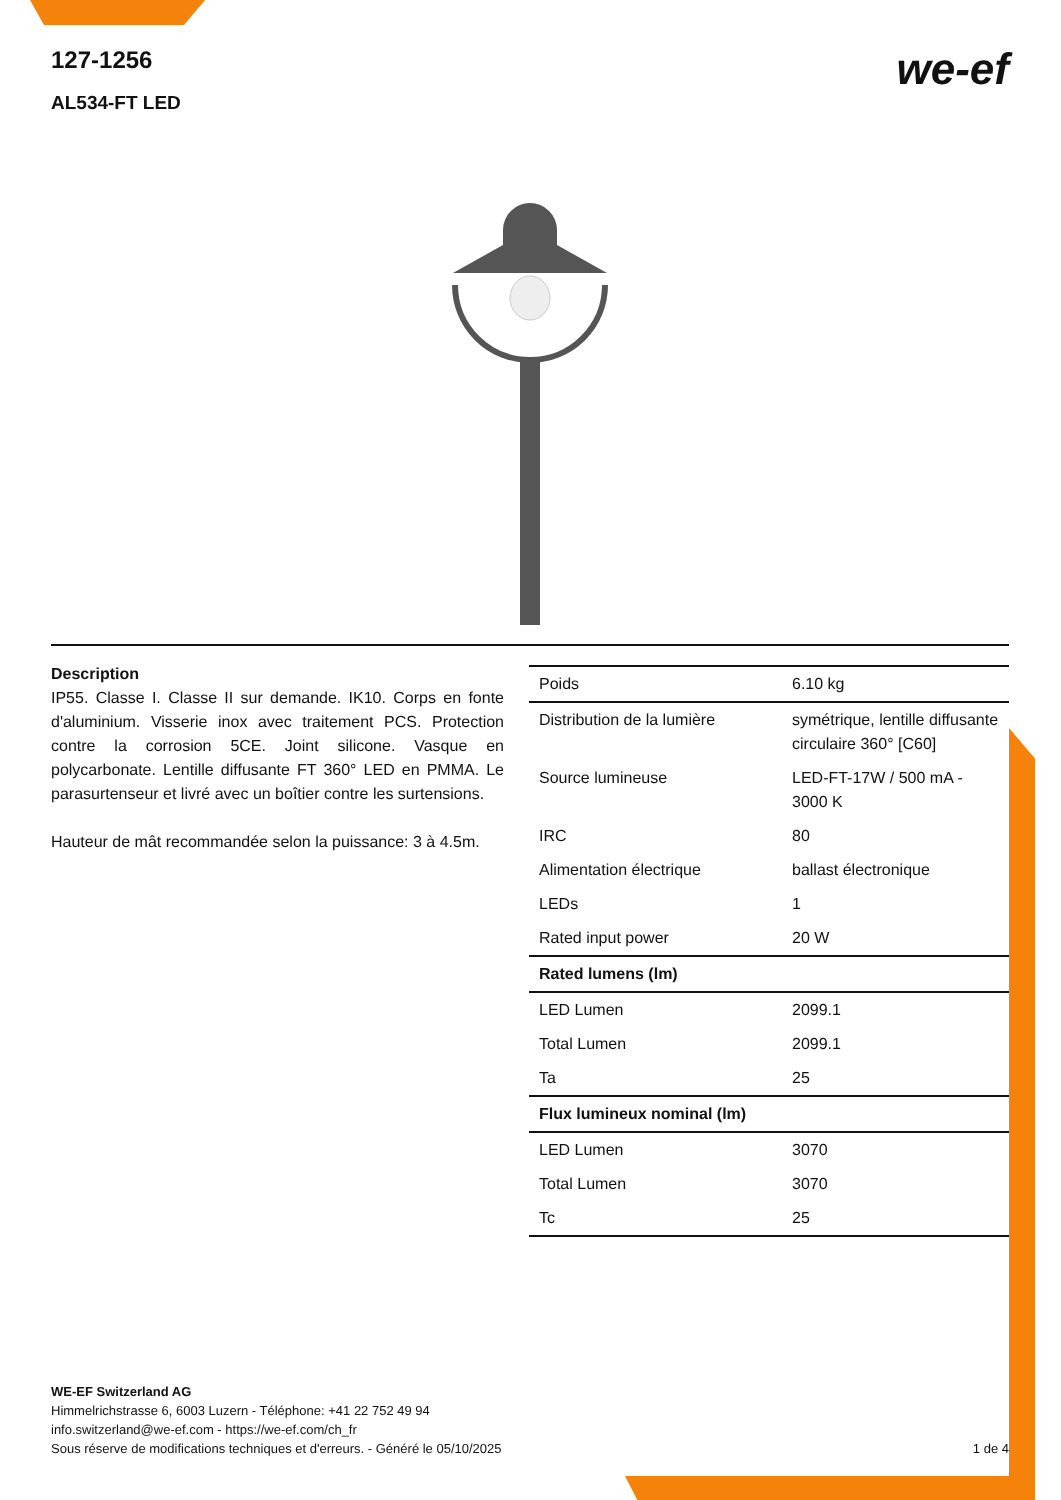127-1256
AL534-FT LED
we-ef
Description
IP55. Classe I. Classe II sur demande. IK10. Corps en fonte d'aluminium. Visserie inox avec traitement PCS. Protection contre la corrosion 5CE. Joint silicone. Vasque en polycarbonate. Lentille diffusante FT 360° LED en PMMA. Le parasurtenseur et livré avec un boîtier contre les surtensions.
Hauteur de mât recommandée selon la puissance: 3 à 4.5m.
| Poids | 6.10 kg |
| Distribution de la lumière | symétrique, lentille diffusante circulaire 360° [C60] |
| Source lumineuse | LED-FT-17W / 500 mA - 3000 K |
| IRC | 80 |
| Alimentation électrique | ballast électronique |
| LEDs | 1 |
| Rated input power | 20 W |
| Rated lumens (lm) | |
| LED Lumen | 2099.1 |
| Total Lumen | 2099.1 |
| Ta | 25 |
| Flux lumineux nominal (lm) | |
| LED Lumen | 3070 |
| Total Lumen | 3070 |
| Tc | 25 |
WE-EF Switzerland AG
Himmelrichstrasse 6, 6003 Luzern - Téléphone: +41 22 752 49 94
info.switzerland@we-ef.com - https://we-ef.com/ch_fr
Sous réserve de modifications techniques et d'erreurs. - Généré le 05/10/2025 1 de 4